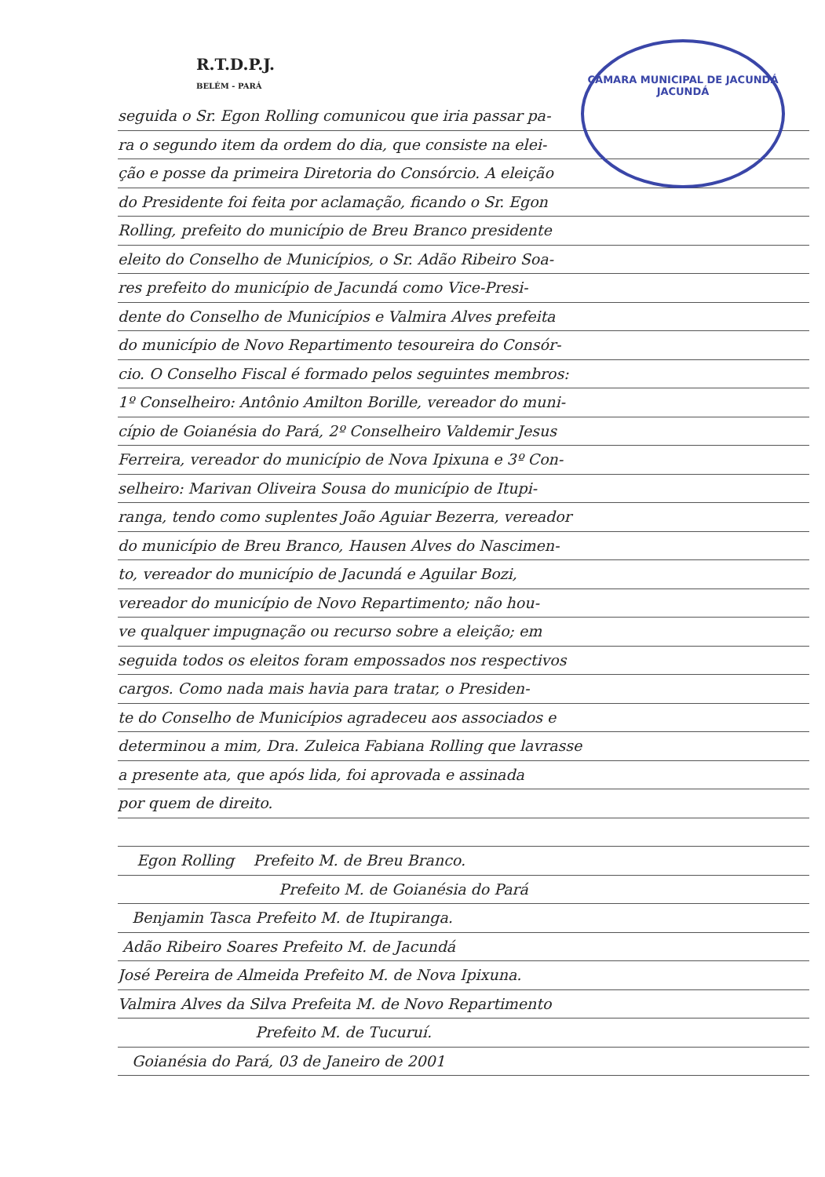CÂMARA MUNICIPAL DE JACUNDÁ
JACUNDÁ
R.T.D.P.J.
BELÉM - PARÁ
seguida o Sr. Egon Rolling comunicou que iria passar pa-
ra o segundo item da ordem do dia, que consiste na elei-
ção e posse da primeira Diretoria do Consórcio. A eleição
do Presidente foi feita por aclamação, ficando o Sr. Egon
Rolling, prefeito do município de Breu Branco presidente
eleito do Conselho de Municípios, o Sr. Adão Ribeiro Soa-
res prefeito do município de Jacundá como Vice-Presi-
dente do Conselho de Municípios e Valmira Alves prefeita
do município de Novo Repartimento tesoureira do Consór-
cio. O Conselho Fiscal é formado pelos seguintes membros:
1º Conselheiro: Antônio Amilton Borille, vereador do muni-
cípio de Goianésia do Pará, 2º Conselheiro Valdemir Jesus
Ferreira, vereador do município de Nova Ipixuna e 3º Con-
selheiro: Marivan Oliveira Sousa do município de Itupi-
ranga, tendo como suplentes João Aguiar Bezerra, vereador
do município de Breu Branco, Hausen Alves do Nascimen-
to, vereador do município de Jacundá e Aguilar Bozi,
vereador do município de Novo Repartimento; não hou-
ve qualquer impugnação ou recurso sobre a eleição; em
seguida todos os eleitos foram empossados nos respectivos
cargos. Como nada mais havia para tratar, o Presiden-
te do Conselho de Municípios agradeceu aos associados e
determinou a mim, Dra. Zuleica Fabiana Rolling que lavrasse
a presente ata, que após lida, foi aprovada e assinada
por quem de direito.
Egon Rolling Prefeito M. de Breu Branco.
Prefeito M. de Goianésia do Pará
Benjamin Tasca Prefeito M. de Itupiranga.
Adão Ribeiro Soares Prefeito M. de Jacundá
José Pereira de Almeida Prefeito M. de Nova Ipixuna.
Valmira Alves da Silva Prefeita M. de Novo Repartimento
Prefeito M. de Tucuruí.
Goianésia do Pará, 03 de Janeiro de 2001